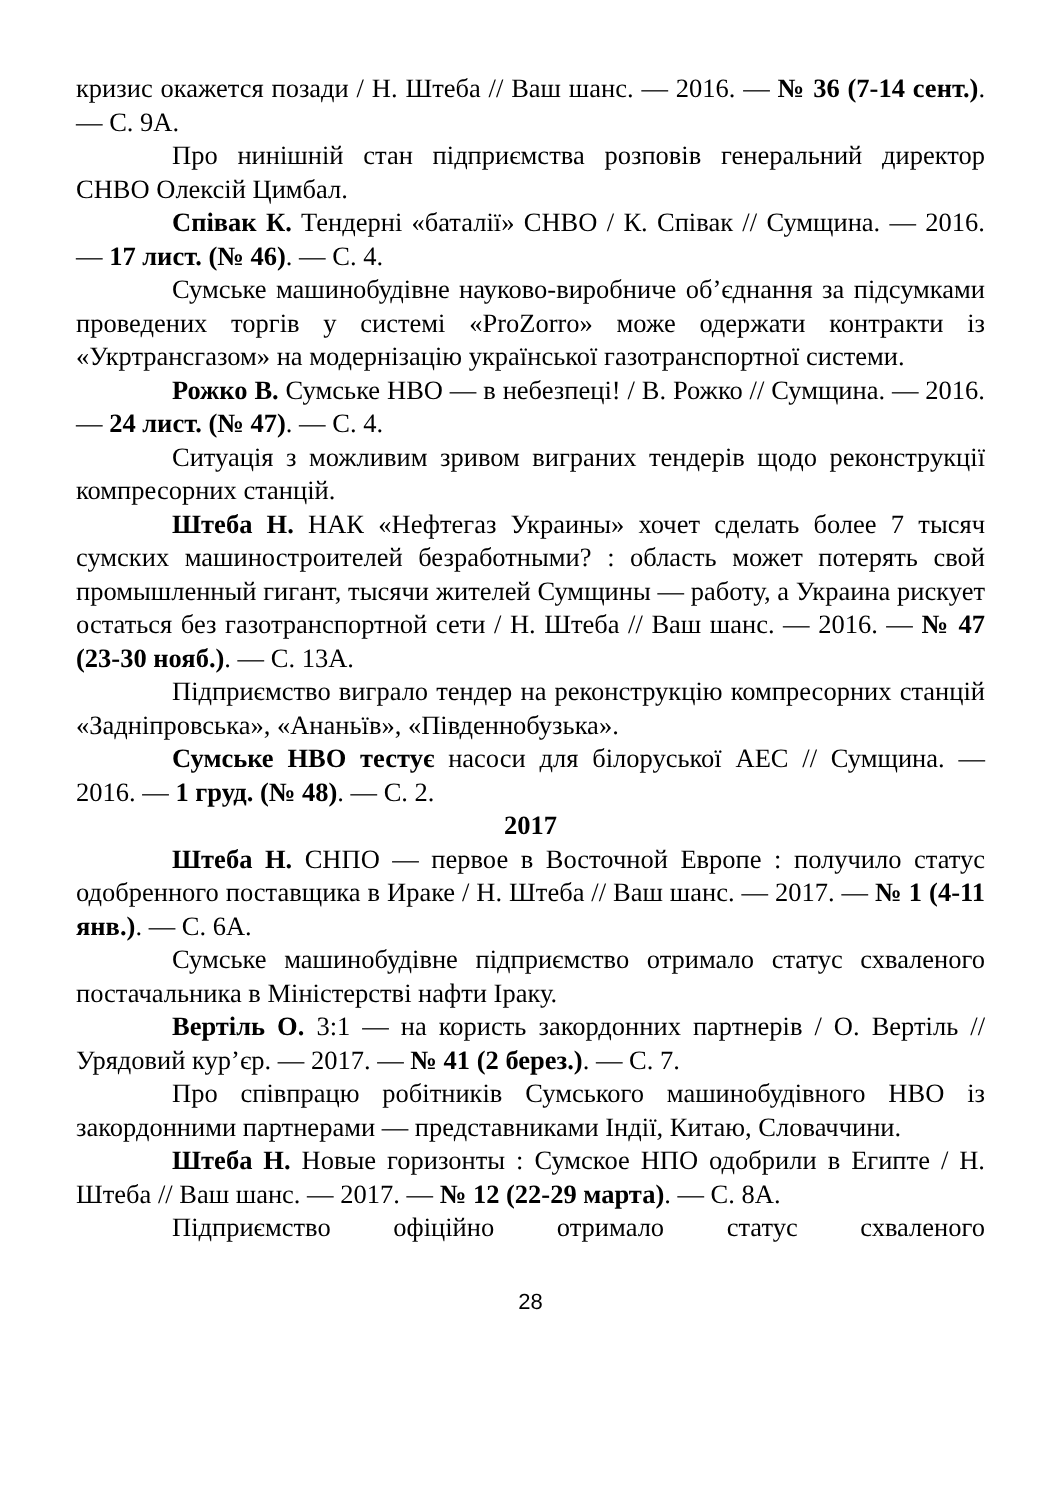кризис окажется позади / Н. Штеба // Ваш шанс. — 2016. — № 36 (7-14 сент.). — С. 9А.
Про нинішній стан підприємства розповів генеральний директор СНВО Олексій Цимбал.
Співак К. Тендерні «баталії» СНВО / К. Співак // Сумщина. — 2016. — 17 лист. (№ 46). — С. 4.
Сумське машинобудівне науково-виробниче об’єднання за підсумками проведених торгів у системі «ProZorro» може одержати контракти із «Укртрансгазом» на модернізацію української газотранспортної системи.
Рожко В. Сумське НВО — в небезпеці! / В. Рожко // Сумщина. — 2016. — 24 лист. (№ 47). — С. 4.
Ситуація з можливим зривом виграних тендерів щодо реконструкції компресорних станцій.
Штеба Н. НАК «Нефтегаз Украины» хочет сделать более 7 тысяч сумских машиностроителей безработными? : область может потерять свой промышленный гигант, тысячи жителей Сумщины — работу, а Украина рискует остаться без газотранспортной сети / Н. Штеба // Ваш шанс. — 2016. — № 47 (23-30 нояб.). — С. 13А.
Підприємство виграло тендер на реконструкцію компресорних станцій «Задніпровська», «Ананьїв», «Південнобузька».
Сумське НВО тестує насоси для білоруської АЕС // Сумщина. — 2016. — 1 груд. (№ 48). — С. 2.
2017
Штеба Н. СНПО — первое в Восточной Европе : получило статус одобренного поставщика в Ираке / Н. Штеба // Ваш шанс. — 2017. — № 1 (4-11 янв.). — С. 6А.
Сумське машинобудівне підприємство отримало статус схваленого постачальника в Міністерстві нафти Іраку.
Вертіль О. 3:1 — на користь закордонних партнерів / О. Вертіль // Урядовий кур’єр. — 2017. — № 41 (2 берез.). — С. 7.
Про співпрацю робітників Сумського машинобудівного НВО із закордонними партнерами — представниками Індії, Китаю, Словаччини.
Штеба Н. Новые горизонты : Сумское НПО одобрили в Египте / Н. Штеба // Ваш шанс. — 2017. — № 12 (22-29 марта). — С. 8А.
Підприємство офіційно отримало статус схваленого
28